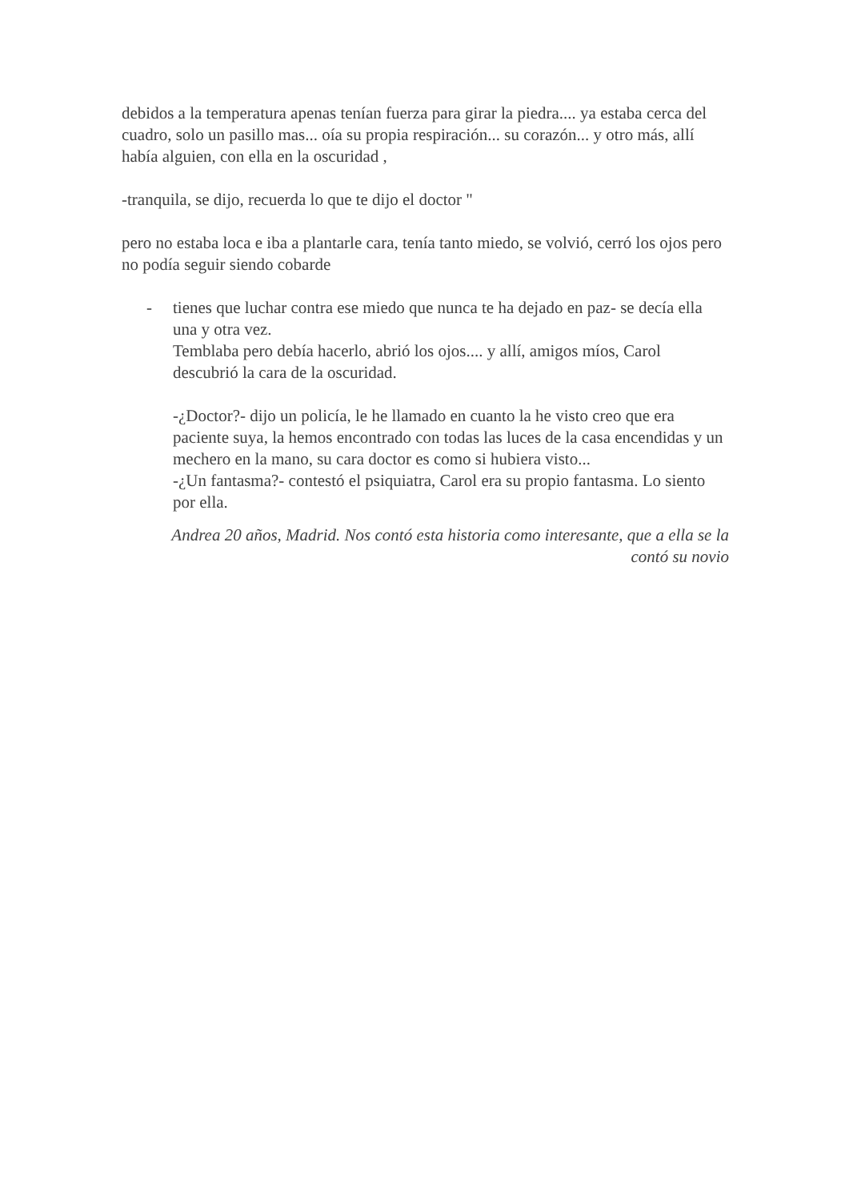debidos a la temperatura apenas tenían fuerza para girar la piedra.... ya estaba cerca del cuadro, solo un pasillo mas... oía su propia respiración... su corazón... y otro más, allí había alguien, con ella en la oscuridad ,
-tranquila, se dijo, recuerda lo que te dijo el doctor "
pero no estaba loca e iba a plantarle cara, tenía tanto miedo, se volvió, cerró los ojos pero no podía seguir siendo cobarde
- tienes que luchar contra ese miedo que nunca te ha dejado en paz- se decía ella una y otra vez.
Temblaba pero debía hacerlo, abrió los ojos.... y allí, amigos míos, Carol descubrió la cara de la oscuridad.
-¿Doctor?- dijo un policía, le he llamado en cuanto la he visto creo que era paciente suya, la hemos encontrado con todas las luces de la casa encendidas y un mechero en la mano, su cara doctor es como si hubiera visto...
-¿Un fantasma?- contestó el psiquiatra, Carol era su propio fantasma. Lo siento por ella.
Andrea 20 años, Madrid. Nos contó esta historia como interesante, que a ella se la contó su novio